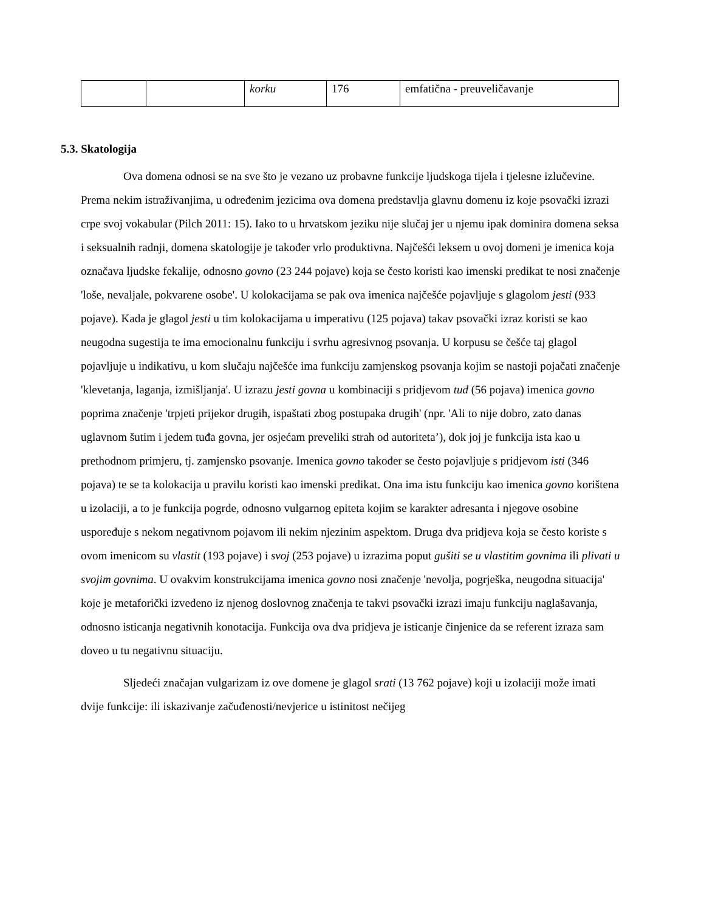| | | korku | 176 | emfatična - preuveličavanje |
5.3. Skatologija
Ova domena odnosi se na sve što je vezano uz probavne funkcije ljudskoga tijela i tjelesne izlučevine. Prema nekim istraživanjima, u određenim jezicima ova domena predstavlja glavnu domenu iz koje psovački izrazi crpe svoj vokabular (Pilch 2011: 15). Iako to u hrvatskom jeziku nije slučaj jer u njemu ipak dominira domena seksa i seksualnih radnji, domena skatologije je također vrlo produktivna. Najčešći leksem u ovoj domeni je imenica koja označava ljudske fekalije, odnosno govno (23 244 pojave) koja se često koristi kao imenski predikat te nosi značenje 'loše, nevaljale, pokvarene osobe'. U kolokacijama se pak ova imenica najčešće pojavljuje s glagolom jesti (933 pojave). Kada je glagol jesti u tim kolokacijama u imperativu (125 pojava) takav psovački izraz koristi se kao neugodna sugestija te ima emocionalnu funkciju i svrhu agresivnog psovanja. U korpusu se češće taj glagol pojavljuje u indikativu, u kom slučaju najčešće ima funkciju zamjenskog psovanja kojim se nastoji pojačati značenje 'klevetanja, laganja, izmišljanja'. U izrazu jesti govna u kombinaciji s pridjevom tuđ (56 pojava) imenica govno poprima značenje 'trpjeti prijekor drugih, ispaštati zbog postupaka drugih' (npr. 'Ali to nije dobro, zato danas uglavnom šutim i jedem tuđa govna, jer osjećam preveliki strah od autoriteta’), dok joj je funkcija ista kao u prethodnom primjeru, tj. zamjensko psovanje. Imenica govno također se često pojavljuje s pridjevom isti (346 pojava) te se ta kolokacija u pravilu koristi kao imenski predikat. Ona ima istu funkciju kao imenica govno korištena u izolaciji, a to je funkcija pogrde, odnosno vulgarnog epiteta kojim se karakter adresanta i njegove osobine uspoređuje s nekom negativnom pojavom ili nekim njezinim aspektom. Druga dva pridjeva koja se često koriste s ovom imenicom su vlastit (193 pojave) i svoj (253 pojave) u izrazima poput gušiti se u vlastitim govnima ili plivati u svojim govnima. U ovakvim konstrukcijama imenica govno nosi značenje 'nevolja, pogrješka, neugodna situacija' koje je metaforički izvedeno iz njenog doslovnog značenja te takvi psovački izrazi imaju funkciju naglašavanja, odnosno isticanja negativnih konotacija. Funkcija ova dva pridjeva je isticanje činjenice da se referent izraza sam doveo u tu negativnu situaciju.
Sljedeći značajan vulgarizam iz ove domene je glagol srati (13 762 pojave) koji u izolaciji može imati dvije funkcije: ili iskazivanje začuđenosti/nevjerice u istinitost nečijeg